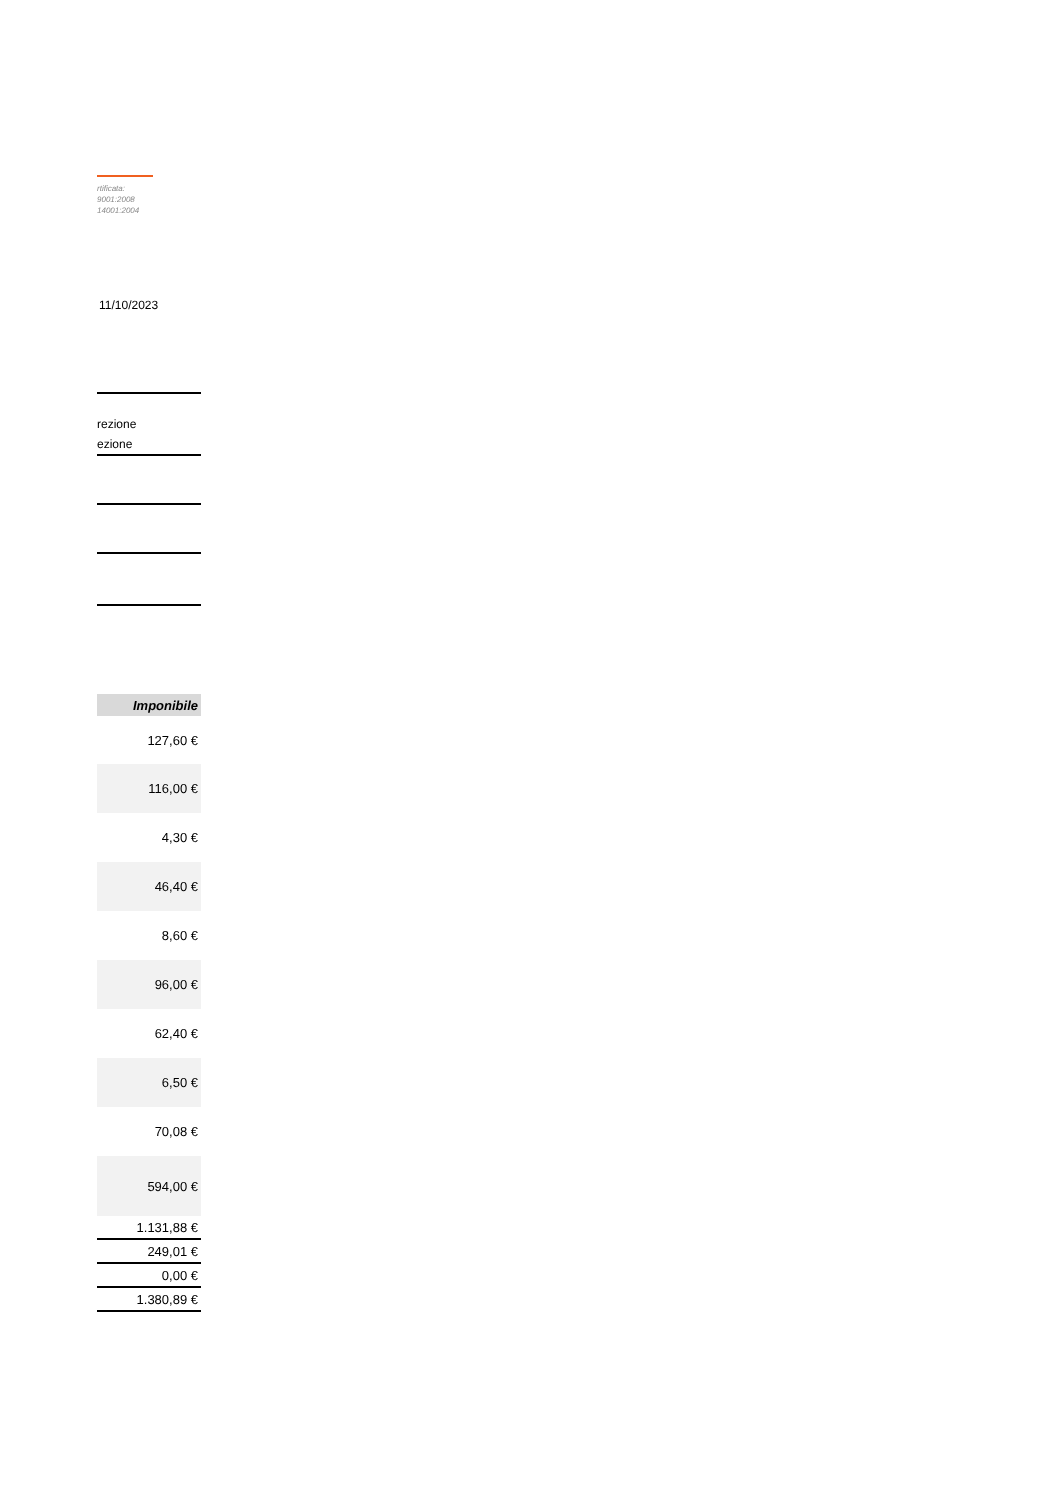rtificata:
9001:2008
14001:2004
11/10/2023
rezione
ezione
| Imponibile |
| --- |
| 127,60 € |
| 116,00 € |
| 4,30 € |
| 46,40 € |
| 8,60 € |
| 96,00 € |
| 62,40 € |
| 6,50 € |
| 70,08 € |
| 594,00 € |
| 1.131,88 € |
| 249,01 € |
| 0,00 € |
| 1.380,89 € |